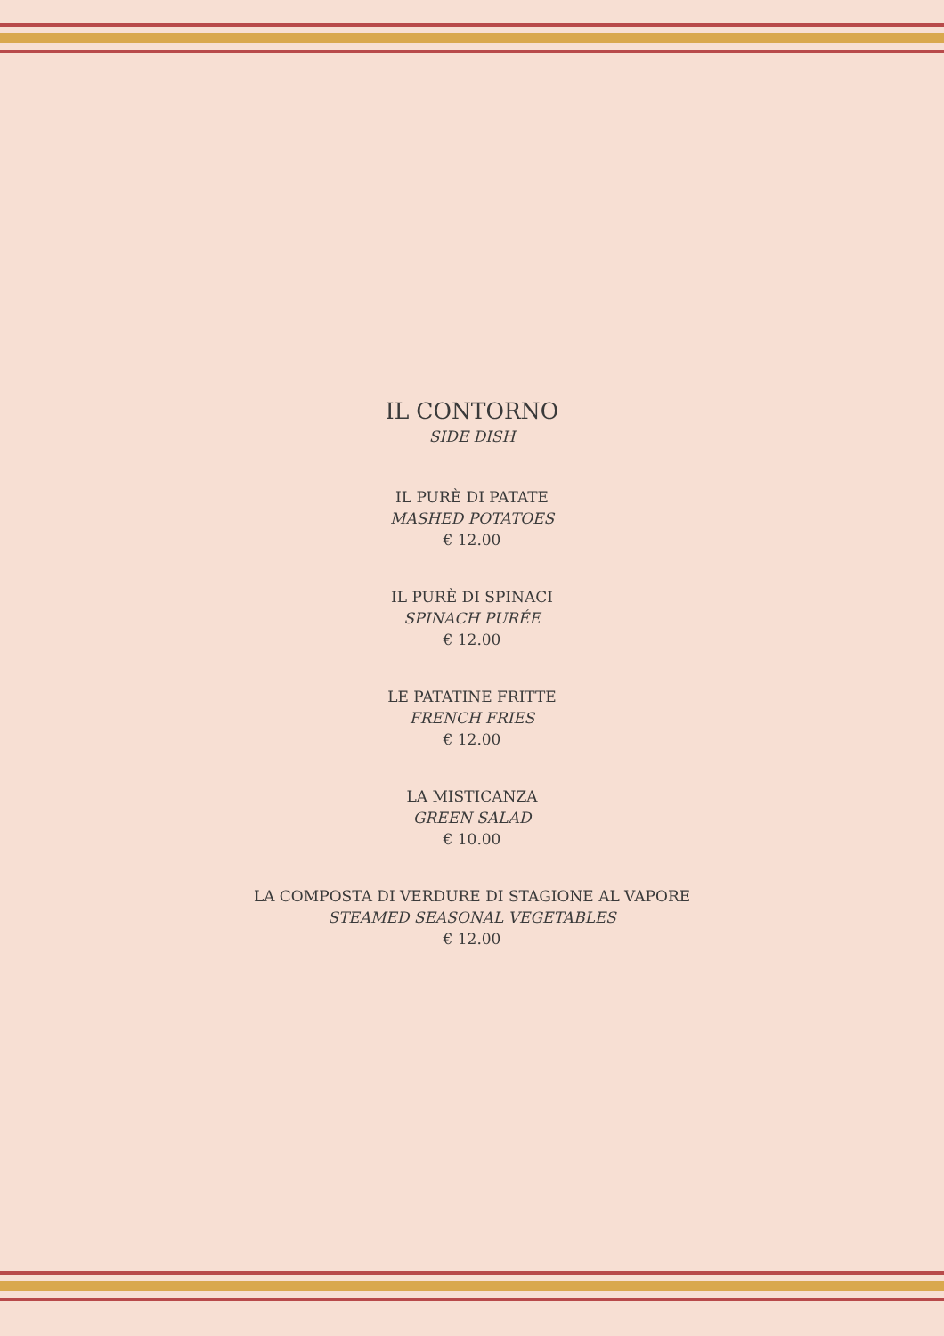IL CONTORNO
SIDE DISH
IL PURÈ DI PATATE
MASHED POTATOES
€ 12.00
IL PURÈ DI SPINACI
SPINACH PURÉE
€ 12.00
LE PATATINE FRITTE
FRENCH FRIES
€ 12.00
LA MISTICANZA
GREEN SALAD
€ 10.00
LA COMPOSTA DI VERDURE DI STAGIONE AL VAPORE
STEAMED SEASONAL VEGETABLES
€ 12.00